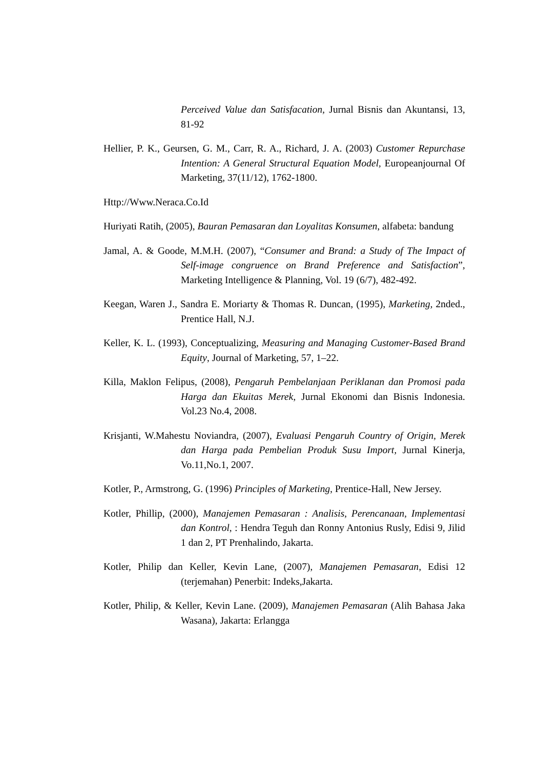Perceived Value dan Satisfacation, Jurnal Bisnis dan Akuntansi, 13, 81-92
Hellier, P. K., Geursen, G. M., Carr, R. A., Richard, J. A. (2003) Customer Repurchase Intention: A General Structural Equation Model, Europeanjournal Of Marketing, 37(11/12), 1762-1800.
Http://Www.Neraca.Co.Id
Huriyati Ratih, (2005), Bauran Pemasaran dan Loyalitas Konsumen, alfabeta: bandung
Jamal, A. & Goode, M.M.H. (2007), “Consumer and Brand: a Study of The Impact of Self-image congruence on Brand Preference and Satisfaction”, Marketing Intelligence & Planning, Vol. 19 (6/7), 482-492.
Keegan, Waren J., Sandra E. Moriarty & Thomas R. Duncan, (1995), Marketing, 2nded., Prentice Hall, N.J.
Keller, K. L. (1993), Conceptualizing, Measuring and Managing Customer-Based Brand Equity, Journal of Marketing, 57, 1–22.
Killa, Maklon Felipus, (2008), Pengaruh Pembelanjaan Periklanan dan Promosi pada Harga dan Ekuitas Merek, Jurnal Ekonomi dan Bisnis Indonesia. Vol.23 No.4, 2008.
Krisjanti, W.Mahestu Noviandra, (2007), Evaluasi Pengaruh Country of Origin, Merek dan Harga pada Pembelian Produk Susu Import, Jurnal Kinerja, Vo.11,No.1, 2007.
Kotler, P., Armstrong, G. (1996) Principles of Marketing, Prentice-Hall, New Jersey.
Kotler, Phillip, (2000), Manajemen Pemasaran : Analisis, Perencanaan, Implementasi dan Kontrol, : Hendra Teguh dan Ronny Antonius Rusly, Edisi 9, Jilid 1 dan 2, PT Prenhalindo, Jakarta.
Kotler, Philip dan Keller, Kevin Lane, (2007), Manajemen Pemasaran, Edisi 12 (terjemahan) Penerbit: Indeks,Jakarta.
Kotler, Philip, & Keller, Kevin Lane. (2009), Manajemen Pemasaran (Alih Bahasa Jaka Wasana), Jakarta: Erlangga